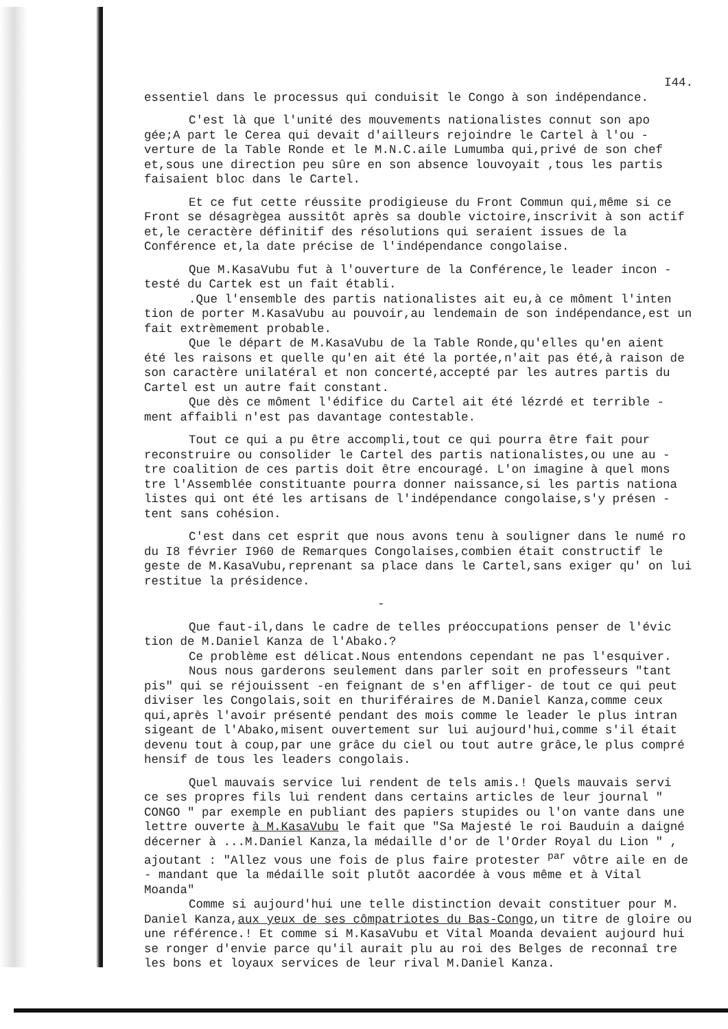I44.
essentiel dans le processus qui conduisit le Congo à son indépendance.
C'est là que l'unité des mouvements nationalistes connut son apo gée;A part le Cerea qui devait d'ailleurs rejoindre le Cartel à l'ou - verture de la Table Ronde et le M.N.C.aile Lumumba qui,privé de son chef et,sous une direction peu sûre en son absence louvoyait ,tous les partis faisaient bloc dans le Cartel.
Et ce fut cette réussite prodigieuse du Front Commun qui,même si ce Front se désagrègea aussitôt après sa double victoire,inscrivit à son actif et,le ceractère définitif des résolutions qui seraient issues de la Conférence et,la date précise de l'indépendance congolaise.
Que M.KasaVubu fut à l'ouverture de la Conférence,le leader incon - testé du Cartek est un fait établi.
.Que l'ensemble des partis nationalistes ait eu,à ce môment l'inten tion de porter M.KasaVubu au pouvoir,au lendemain de son indépendance,est un fait extrèmement probable.
Que le départ de M.KasaVubu de la Table Ronde,qu'elles qu'en aient été les raisons et quelle qu'en ait été la portée,n'ait pas été,à raison de son caractère unilatéral et non concerté,accepté par les autres partis du Cartel est un autre fait constant.
Que dès ce môment l'édifice du Cartel ait été lézrdé et terrible - ment affaibli n'est pas davantage contestable.
Tout ce qui a pu être accompli,tout ce qui pourra être fait pour reconstruire ou consolider le Cartel des partis nationalistes,ou une au - tre coalition de ces partis doit être encouragé. L'on imagine à quel mons tre l'Assemblée constituante pourra donner naissance,si les partis nationa listes qui ont été les artisans de l'indépendance congolaise,s'y présen - tent sans cohésion.
C'est dans cet esprit que nous avons tenu à souligner dans le numé ro du I8 février I960 de Remarques Congolaises,combien était constructif le geste de M.KasaVubu,reprenant sa place dans le Cartel,sans exiger qu' on lui restitue la présidence.
-
Que faut-il,dans le cadre de telles préoccupations penser de l'évic tion de M.Daniel Kanza de l'Abako.?
Ce problème est délicat.Nous entendons cependant ne pas l'esquiver.
Nous nous garderons seulement dans parler soit en professeurs "tant pis" qui se réjouissent -en feignant de s'en affliger- de tout ce qui peut diviser les Congolais,soit en thuriféraires de M.Daniel Kanza,comme ceux qui,après l'avoir présenté pendant des mois comme le leader le plus intran sigeant de l'Abako,misent ouvertement sur lui aujourd'hui,comme s'il était devenu tout à coup,par une grâce du ciel ou tout autre grâce,le plus compré hensif de tous les leaders congolais.
Quel mauvais service lui rendent de tels amis.! Quels mauvais servi ce ses propres fils lui rendent dans certains articles de leur journal " CONGO " par exemple en publiant des papiers stupides ou l'on vante dans une lettre ouverte à M.KasaVubu le fait que "Sa Majesté le roi Bauduin a daigné décerner à ...M.Daniel Kanza,la médaille d'or de l'Order Royal du Lion " , ajoutant : "Allez vous une fois de plus faire protester <sup>par</sup> vôtre aile en de - mandant que la médaille soit plutôt aacordée à vous même et à Vital Moanda"
Comme si aujourd'hui une telle distinction devait constituer pour M. Daniel Kanza,aux yeux de ses cômpatriotes du Bas-Congo,un titre de gloire ou une référence.! Et comme si M.KasaVubu et Vital Moanda devaient aujourd hui se ronger d'envie parce qu'il aurait plu au roi des Belges de reconnaî tre les bons et loyaux services de leur rival M.Daniel Kanza.